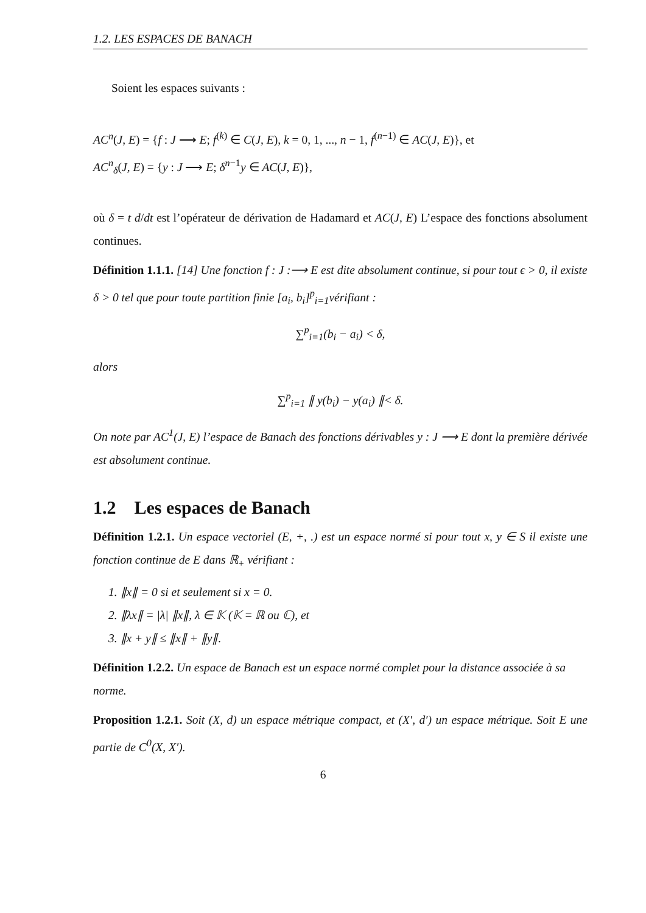1.2. LES ESPACES DE BANACH
Soient les espaces suivants :
AC<sup>n</sup>(J, E) = {f : J ⟶ E; f<sup>(k)</sup> ∈ C(J, E), k = 0, 1, ..., n − 1, f<sup>(n−1)</sup> ∈ AC(J, E)}, et
AC<sup>n</sup><sub>δ</sub>(J, E) = {y : J ⟶ E; δ<sup>n−1</sup>y ∈ AC(J, E)},
où δ = t d/dt est l’opérateur de dérivation de Hadamard et AC(J, E) L’espace des fonctions absolument continues.
Définition 1.1.1. [14] Une fonction f : J :⟶ E est dite absolument continue, si pour tout ϵ > 0, il existe δ > 0 tel que pour toute partition finie [a<sub>i</sub>, b<sub>i</sub>]<sup>p</sup><sub>i=1</sub>vérifiant :
∑<sup>p</sup><sub>i=1</sub>(b<sub>i</sub> − a<sub>i</sub>) < δ,
alors
∑<sup>p</sup><sub>i=1</sub> ∥ y(b<sub>i</sub>) − y(a<sub>i</sub>) ∥< δ.
On note par AC<sup>1</sup>(J, E) l’espace de Banach des fonctions dérivables y : J ⟶ E dont la première dérivée est absolument continue.
1.2 Les espaces de Banach
Définition 1.2.1. Un espace vectoriel (E, +, .) est un espace normé si pour tout x, y ∈ S il existe une fonction continue de E dans ℝ<sub>+</sub> vérifiant :
1. ∥x∥ = 0 si et seulement si x = 0.
2. ∥λx∥ = |λ| ∥x∥, λ ∈ 𝕂 (𝕂 = ℝ ou ℂ), et
3. ∥x + y∥ ≤ ∥x∥ + ∥y∥.
Définition 1.2.2. Un espace de Banach est un espace normé complet pour la distance associée à sa norme.
Proposition 1.2.1. Soit (X, d) un espace métrique compact, et (X′, d′) un espace métrique. Soit E une partie de C<sup>0</sup>(X, X′).
6